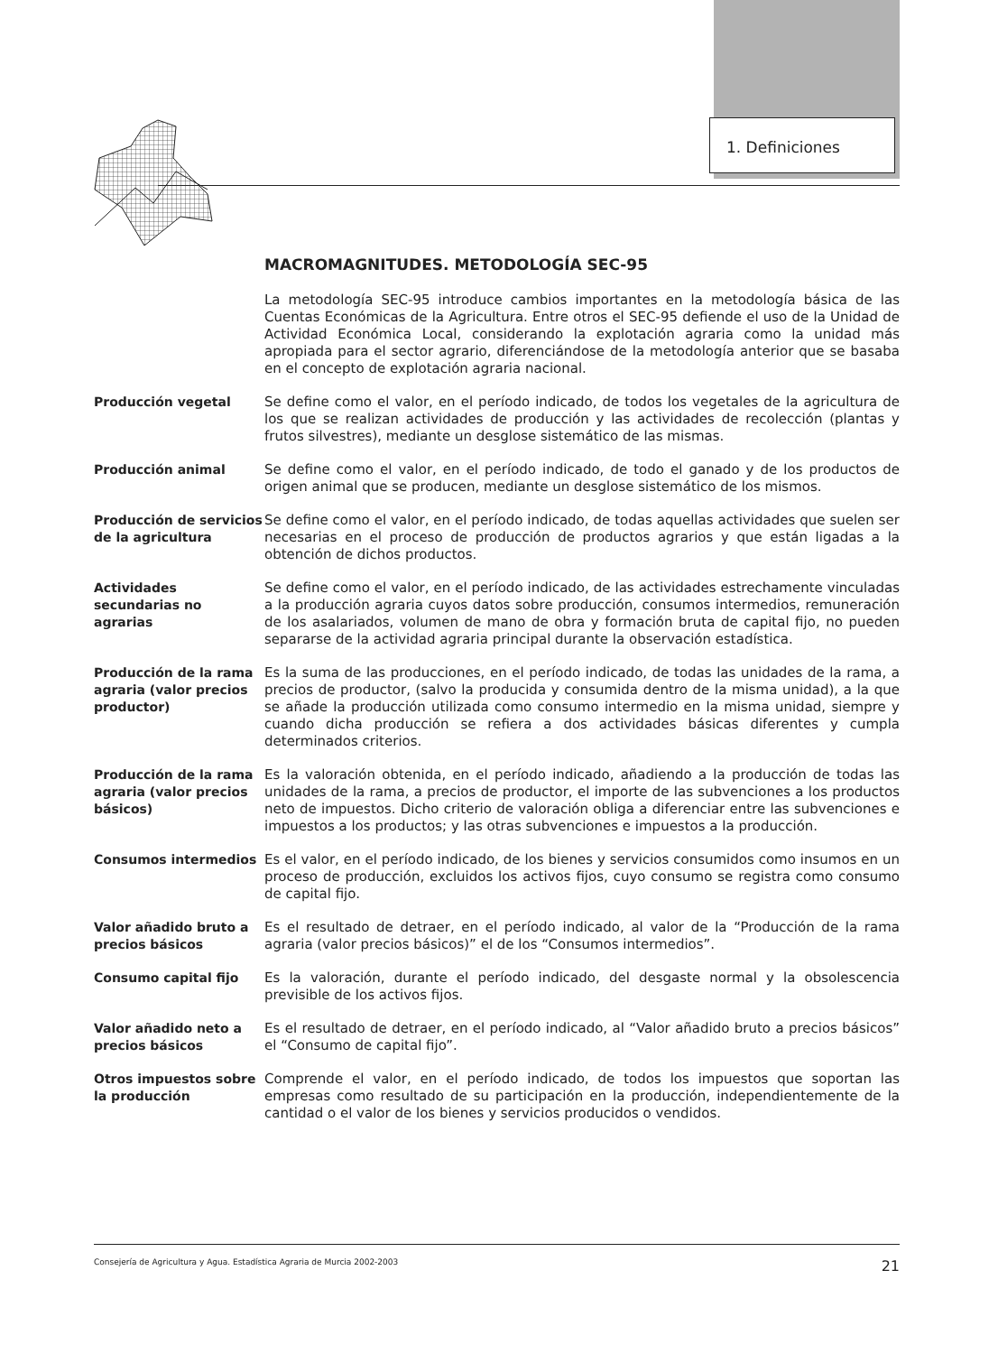1. Definiciones
MACROMAGNITUDES. METODOLOGÍA SEC-95
La metodología SEC-95 introduce cambios importantes en la metodología básica de las Cuentas Económicas de la Agricultura. Entre otros el SEC-95 defiende el uso de la Unidad de Actividad Económica Local, considerando la explotación agraria como la unidad más apropiada para el sector agrario, diferenciándose de la metodología anterior que se basaba en el concepto de explotación agraria nacional.
Producción vegetal Se define como el valor, en el período indicado, de todos los vegetales de la agricultura de los que se realizan actividades de producción y las actividades de recolección (plantas y frutos silvestres), mediante un desglose sistemático de las mismas.
Producción animal Se define como el valor, en el período indicado, de todo el ganado y de los productos de origen animal que se producen, mediante un desglose sistemático de los mismos.
Producción de servicios de la agricultura
Se define como el valor, en el período indicado, de todas aquellas actividades que suelen ser necesarias en el proceso de producción de productos agrarios y que están ligadas a la obtención de dichos productos.
Actividades secundarias no agrarias
Se define como el valor, en el período indicado, de las actividades estrechamente vinculadas a la producción agraria cuyos datos sobre producción, consumos intermedios, remuneración de los asalariados, volumen de mano de obra y formación bruta de capital fijo, no pueden separarse de la actividad agraria principal durante la observación estadística.
Producción de la rama agraria (valor precios productor)
Es la suma de las producciones, en el período indicado, de todas las unidades de la rama, a precios de productor, (salvo la producida y consumida dentro de la misma unidad), a la que se añade la producción utilizada como consumo intermedio en la misma unidad, siempre y cuando dicha producción se refiera a dos actividades básicas diferentes y cumpla determinados criterios.
Producción de la rama agraria (valor precios básicos)
Es la valoración obtenida, en el período indicado, añadiendo a la producción de todas las unidades de la rama, a precios de productor, el importe de las subvenciones a los productos neto de impuestos. Dicho criterio de valoración obliga a diferenciar entre las subvenciones e impuestos a los productos; y las otras subvenciones e impuestos a la producción.
Consumos intermedios Es el valor, en el período indicado, de los bienes y servicios consumidos como insumos en un proceso de producción, excluidos los activos fijos, cuyo consumo se registra como consumo de capital fijo.
Valor añadido bruto a precios básicos
Es el resultado de detraer, en el período indicado, al valor de la “Producción de la rama agraria (valor precios básicos)” el de los “Consumos intermedios”.
Consumo capital fijo Es la valoración, durante el período indicado, del desgaste normal y la obsolescencia previsible de los activos fijos.
Valor añadido neto a precios básicos
Es el resultado de detraer, en el período indicado, al “Valor añadido bruto a precios básicos” el “Consumo de capital fijo”.
Otros impuestos sobre la producción
Comprende el valor, en el período indicado, de todos los impuestos que soportan las empresas como resultado de su participación en la producción, independientemente de la cantidad o el valor de los bienes y servicios producidos o vendidos.
Consejería de Agricultura y Agua. Estadística Agraria de Murcia 2002-2003 21